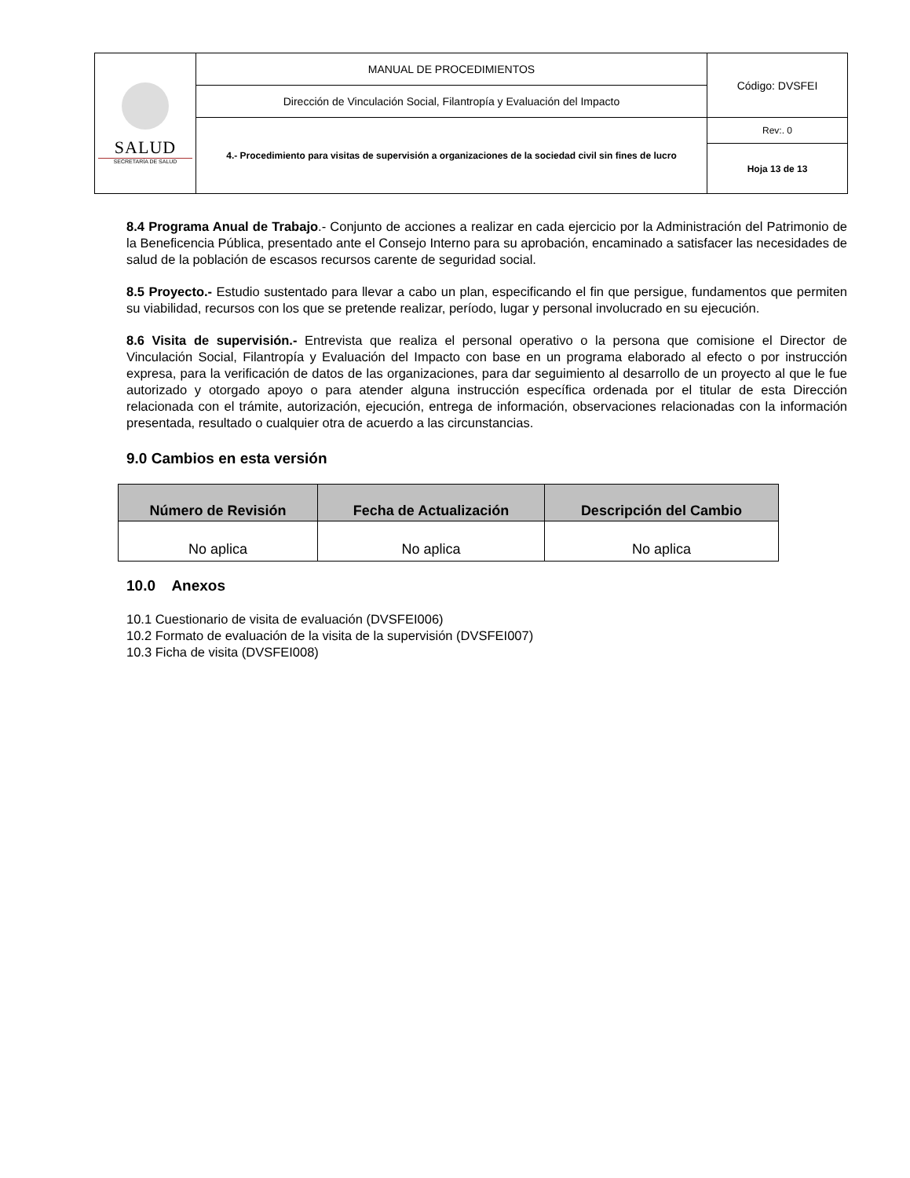| SALUD SECRETARÍA DE SALUD | MANUAL DE PROCEDIMIENTOS | Código: DVSFEI |
| | Dirección de Vinculación Social, Filantropía y Evaluación del Impacto | |
| | 4.- Procedimiento para visitas de supervisión a organizaciones de la sociedad civil sin fines de lucro | Rev:. 0 |
| | | Hoja 13 de 13 |
8.4 Programa Anual de Trabajo.- Conjunto de acciones a realizar en cada ejercicio por la Administración del Patrimonio de la Beneficencia Pública, presentado ante el Consejo Interno para su aprobación, encaminado a satisfacer las necesidades de salud de la población de escasos recursos carente de seguridad social.
8.5 Proyecto.- Estudio sustentado para llevar a cabo un plan, especificando el fin que persigue, fundamentos que permiten su viabilidad, recursos con los que se pretende realizar, período, lugar y personal involucrado en su ejecución.
8.6 Visita de supervisión.- Entrevista que realiza el personal operativo o la persona que comisione el Director de Vinculación Social, Filantropía y Evaluación del Impacto con base en un programa elaborado al efecto o por instrucción expresa, para la verificación de datos de las organizaciones, para dar seguimiento al desarrollo de un proyecto al que le fue autorizado y otorgado apoyo o para atender alguna instrucción específica ordenada por el titular de esta Dirección relacionada con el trámite, autorización, ejecución, entrega de información, observaciones relacionadas con la información presentada, resultado o cualquier otra de acuerdo a las circunstancias.
9.0 Cambios en esta versión
| Número de Revisión | Fecha de Actualización | Descripción del Cambio |
| --- | --- | --- |
| No aplica | No aplica | No aplica |
10.0 Anexos
10.1 Cuestionario de visita de evaluación (DVSFEI006)
10.2 Formato de evaluación de la visita de la supervisión (DVSFEI007)
10.3 Ficha de visita (DVSFEI008)